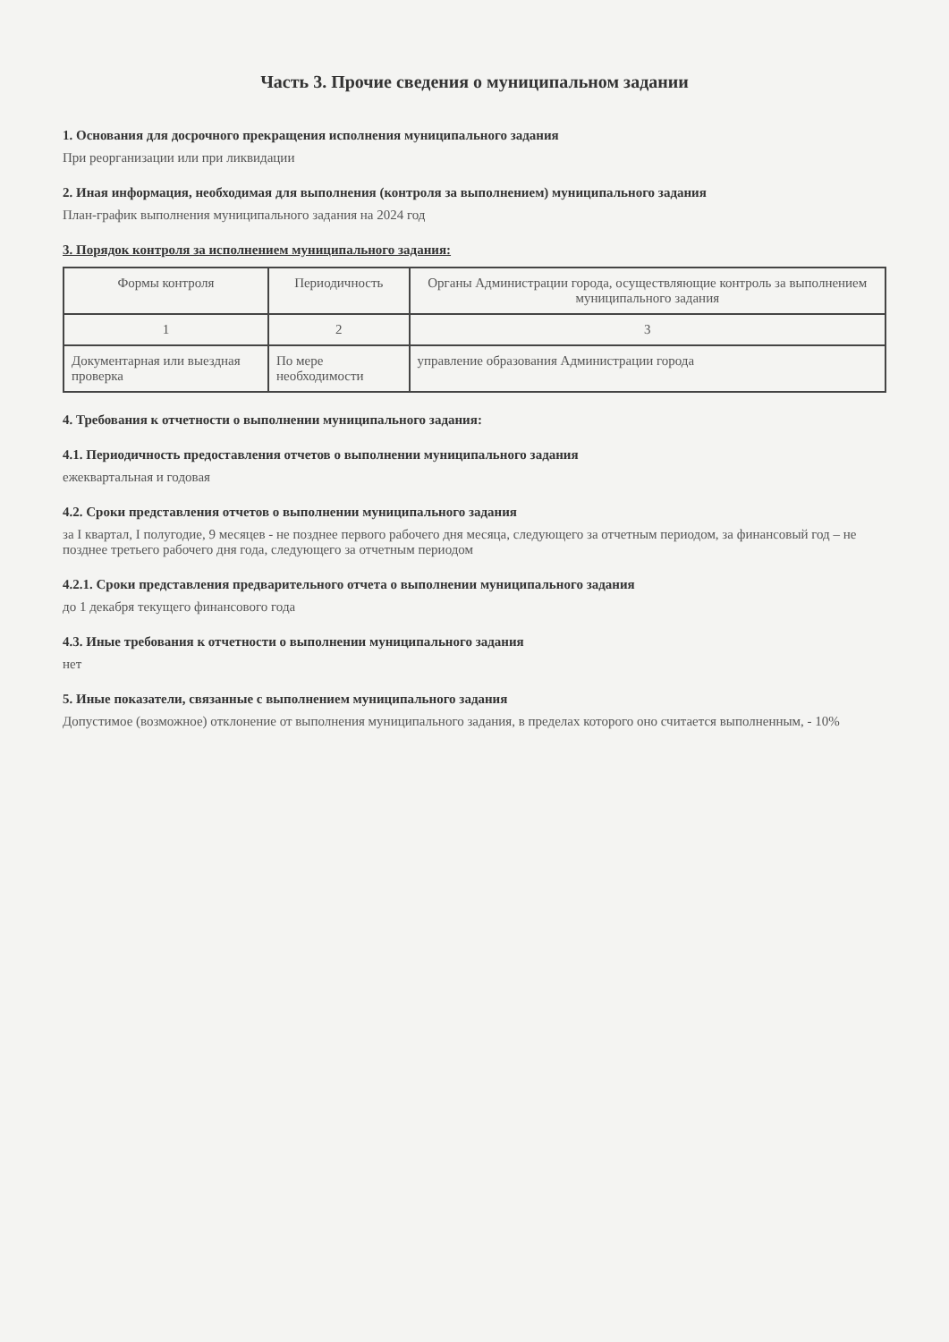Часть 3. Прочие сведения о муниципальном задании
1. Основания для досрочного прекращения исполнения муниципального задания
При реорганизации или при ликвидации
2. Иная информация, необходимая для выполнения (контроля за выполнением) муниципального задания
План-график выполнения муниципального задания на 2024 год
3. Порядок контроля за исполнением муниципального задания:
| Формы контроля | Периодичность | Органы Администрации города, осуществляющие контроль за выполнением муниципального задания |
| --- | --- | --- |
| 1 | 2 | 3 |
| Документарная или выездная проверка | По мере необходимости | управление образования Администрации города |
4. Требования к отчетности о выполнении муниципального задания:
4.1. Периодичность предоставления отчетов о выполнении муниципального задания
ежеквартальная и годовая
4.2. Сроки представления отчетов о выполнении муниципального задания
за I квартал, I полугодие, 9 месяцев - не позднее первого рабочего дня месяца, следующего за отчетным периодом, за финансовый год – не позднее третьего рабочего дня года, следующего за отчетным периодом
4.2.1. Сроки представления предварительного отчета о выполнении муниципального задания
до 1 декабря текущего финансового года
4.3. Иные требования к отчетности о выполнении муниципального задания
нет
5. Иные показатели, связанные с выполнением муниципального задания
Допустимое (возможное) отклонение от выполнения муниципального задания, в пределах которого оно считается выполненным, - 10%